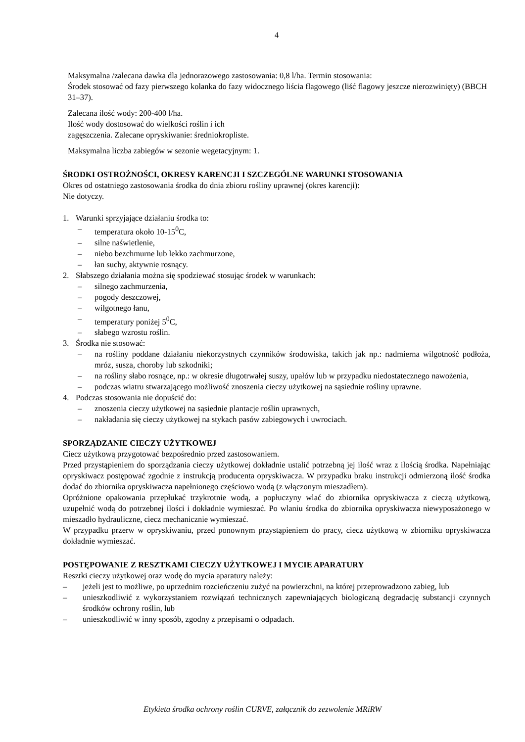4
Maksymalna /zalecana dawka dla jednorazowego zastosowania: 0,8 l/ha. Termin stosowania:
Środek stosować od fazy pierwszego kolanka do fazy widocznego liścia flagowego (liść flagowy jeszcze nierozwinięty) (BBCH 31–37).
Zalecana ilość wody: 200-400 l/ha.
Ilość wody dostosować do wielkości roślin i ich
zagęszczenia. Zalecane opryskiwanie: średniokropliste.
Maksymalna liczba zabiegów w sezonie wegetacyjnym: 1.
ŚRODKI OSTROŻNOŚCI, OKRESY KARENCJI I SZCZEGÓLNE WARUNKI STOSOWANIA
Okres od ostatniego zastosowania środka do dnia zbioru rośliny uprawnej (okres karencji):
Nie dotyczy.
1. Warunki sprzyjające działaniu środka to:
– temperatura około 10-15<sup>0</sup>C,
– silne naświetlenie,
– niebo bezchmurne lub lekko zachmurzone,
– łan suchy, aktywnie rosnący.
2. Słabszego działania można się spodziewać stosując środek w warunkach:
– silnego zachmurzenia,
– pogody deszczowej,
– wilgotnego łanu,
– temperatury poniżej 5<sup>0</sup>C,
– słabego wzrostu roślin.
3. Środka nie stosować:
– na rośliny poddane działaniu niekorzystnych czynników środowiska, takich jak np.: nadmierna wilgotność podłoża, mróz, susza, choroby lub szkodniki;
– na rośliny słabo rosnące, np.: w okresie długotrwałej suszy, upałów lub w przypadku niedostatecznego nawożenia,
– podczas wiatru stwarzającego możliwość znoszenia cieczy użytkowej na sąsiednie rośliny uprawne.
4. Podczas stosowania nie dopuścić do:
– znoszenia cieczy użytkowej na sąsiednie plantacje roślin uprawnych,
– nakładania się cieczy użytkowej na stykach pasów zabiegowych i uwrociach.
SPORZĄDZANIE CIECZY UŻYTKOWEJ
Ciecz użytkową przygotować bezpośrednio przed zastosowaniem.
Przed przystąpieniem do sporządzania cieczy użytkowej dokładnie ustalić potrzebną jej ilość wraz z ilością środka. Napełniając opryskiwacz postępować zgodnie z instrukcją producenta opryskiwacza. W przypadku braku instrukcji odmierzoną ilość środka dodać do zbiornika opryskiwacza napełnionego częściowo wodą (z włączonym mieszadłem).
Opróżnione opakowania przepłukać trzykrotnie wodą, a popłuczyny wlać do zbiornika opryskiwacza z cieczą użytkową, uzupełnić wodą do potrzebnej ilości i dokładnie wymieszać. Po wlaniu środka do zbiornika opryskiwacza niewyposażonego w mieszadło hydrauliczne, ciecz mechanicznie wymieszać.
W przypadku przerw w opryskiwaniu, przed ponownym przystąpieniem do pracy, ciecz użytkową w zbiorniku opryskiwacza dokładnie wymieszać.
POSTĘPOWANIE Z RESZTKAMI CIECZY UŻYTKOWEJ I MYCIE APARATURY
Resztki cieczy użytkowej oraz wodę do mycia aparatury należy:
– jeżeli jest to możliwe, po uprzednim rozcieńczeniu zużyć na powierzchni, na której przeprowadzono zabieg, lub
– unieszkodliwić z wykorzystaniem rozwiązań technicznych zapewniających biologiczną degradację substancji czynnych środków ochrony roślin, lub
– unieszkodliwić w inny sposób, zgodny z przepisami o odpadach.
Etykieta środka ochrony roślin CURVE, załącznik do zezwolenie MRiRW